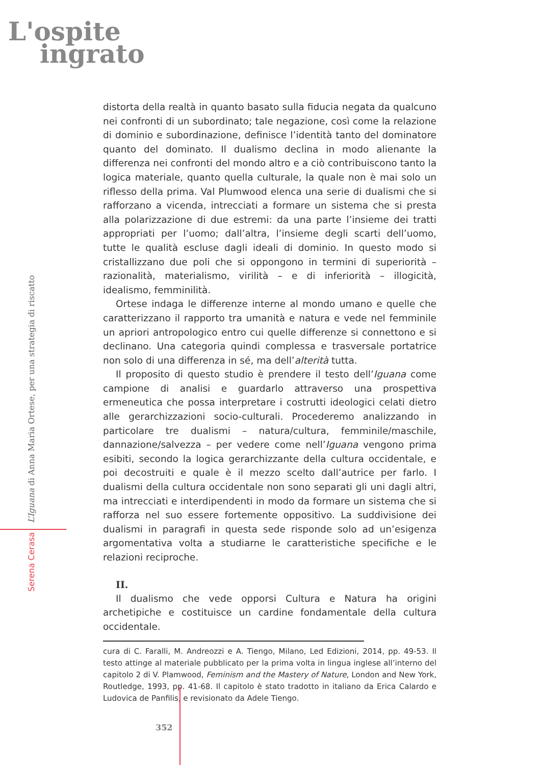L'ospite
ingrato
Serena Cerasa L’Iguana di Anna Maria Ortese, per una strategia di riscatto
distorta della realtà in quanto basato sulla fiducia negata da qualcuno nei confronti di un subordinato; tale negazione, così come la relazione di dominio e subordinazione, definisce l’identità tanto del dominatore quanto del dominato. Il dualismo declina in modo alienante la differenza nei confronti del mondo altro e a ciò contribuiscono tanto la logica materiale, quanto quella culturale, la quale non è mai solo un riflesso della prima. Val Plumwood elenca una serie di dualismi che si rafforzano a vicenda, intrecciati a formare un sistema che si presta alla polarizzazione di due estremi: da una parte l’insieme dei tratti appropriati per l’uomo; dall’altra, l’insieme degli scarti dell’uomo, tutte le qualità escluse dagli ideali di dominio. In questo modo si cristallizzano due poli che si oppongono in termini di superiorità – razionalità, materialismo, virilità – e di inferiorità – illogicità, idealismo, femminilità.
Ortese indaga le differenze interne al mondo umano e quelle che caratterizzano il rapporto tra umanità e natura e vede nel femminile un apriori antropologico entro cui quelle differenze si connettono e si declinano. Una categoria quindi complessa e trasversale portatrice non solo di una differenza in sé, ma dell’alterità tutta.
Il proposito di questo studio è prendere il testo dell’Iguana come campione di analisi e guardarlo attraverso una prospettiva ermeneutica che possa interpretare i costrutti ideologici celati dietro alle gerarchizzazioni socio-culturali. Procederemo analizzando in particolare tre dualismi – natura/cultura, femminile/maschile, dannazione/salvezza – per vedere come nell’Iguana vengono prima esibiti, secondo la logica gerarchizzante della cultura occidentale, e poi decostruiti e quale è il mezzo scelto dall’autrice per farlo. I dualismi della cultura occidentale non sono separati gli uni dagli altri, ma intrecciati e interdipendenti in modo da formare un sistema che si rafforza nel suo essere fortemente oppositivo. La suddivisione dei dualismi in paragrafi in questa sede risponde solo ad un’esigenza argomentativa volta a studiarne le caratteristiche specifiche e le relazioni reciproche.
II.
Il dualismo che vede opporsi Cultura e Natura ha origini archetipiche e costituisce un cardine fondamentale della cultura occidentale.
cura di C. Faralli, M. Andreozzi e A. Tiengo, Milano, Led Edizioni, 2014, pp. 49-53. Il testo attinge al materiale pubblicato per la prima volta in lingua inglese all’interno del capitolo 2 di V. Plamwood, Feminism and the Mastery of Nature, London and New York, Routledge, 1993, pp. 41-68. Il capitolo è stato tradotto in italiano da Erica Calardo e Ludovica de Panfilis, e revisionato da Adele Tiengo.
352